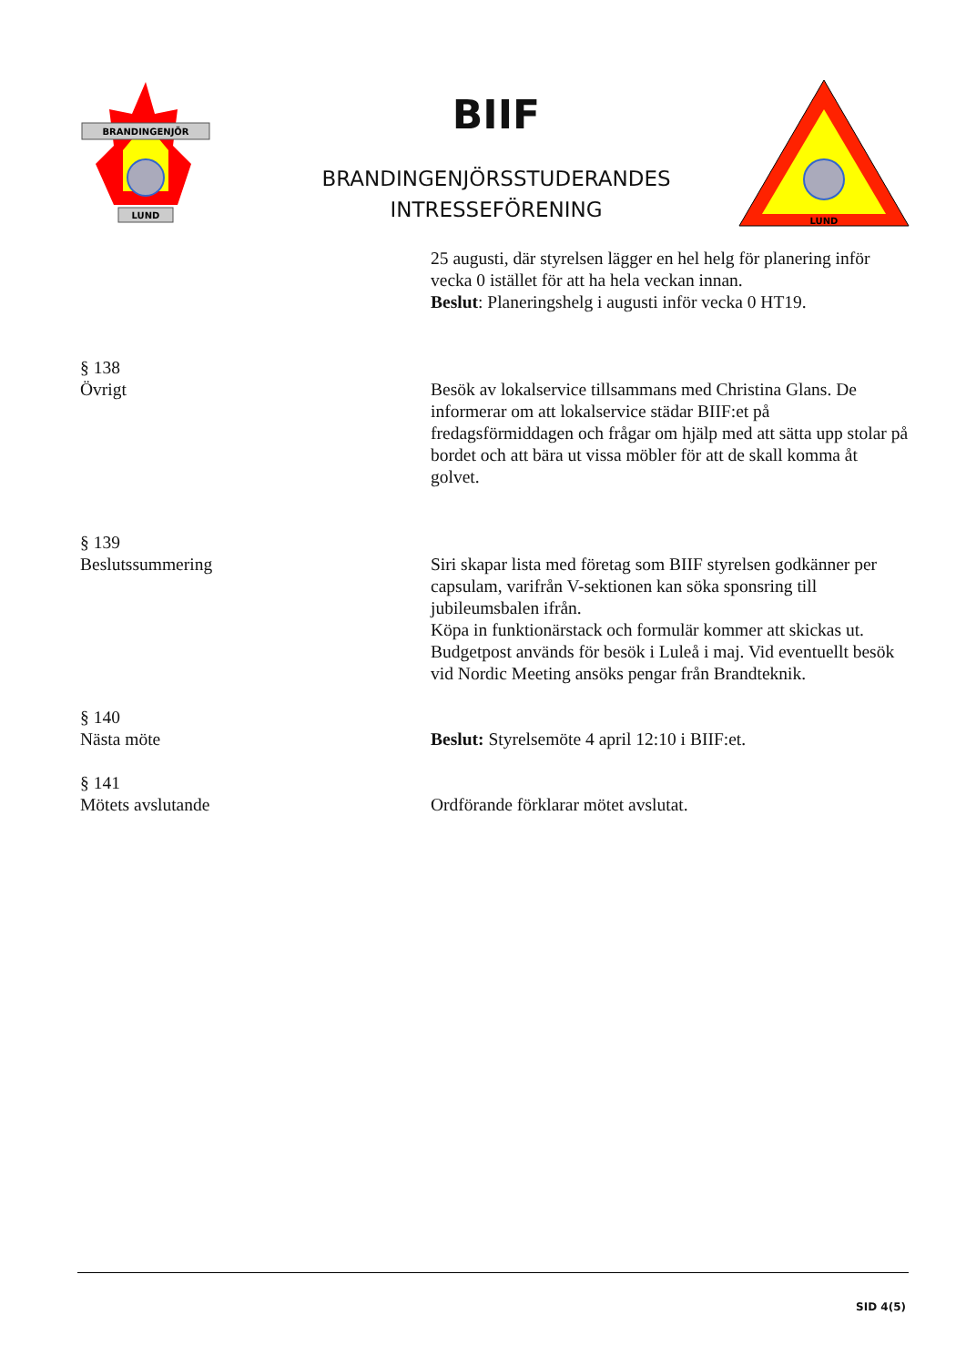BRANDINGENJÖR
LUND
BIIF
BRANDINGENJÖRSSTUDERANDES INTRESSEFÖRENING
LUND
25 augusti, där styrelsen lägger en hel helg för planering inför vecka 0 istället för att ha hela veckan innan.
Beslut: Planeringshelg i augusti inför vecka 0 HT19.
§ 138
Övrigt
Besök av lokalservice tillsammans med Christina Glans. De informerar om att lokalservice städar BIIF:et på fredagsförmiddagen och frågar om hjälp med att sätta upp stolar på bordet och att bära ut vissa möbler för att de skall komma åt golvet.
§ 139
Beslutssummering
Siri skapar lista med företag som BIIF styrelsen godkänner per capsulam, varifrån V-sektionen kan söka sponsring till jubileumsbalen ifrån.
Köpa in funktionärstack och formulär kommer att skickas ut.
Budgetpost används för besök i Luleå i maj. Vid eventuellt besök vid Nordic Meeting ansöks pengar från Brandteknik.
§ 140
Nästa möte
Beslut: Styrelsemöte 4 april 12:10 i BIIF:et.
§ 141
Mötets avslutande
Ordförande förklarar mötet avslutat.
SID 4(5)